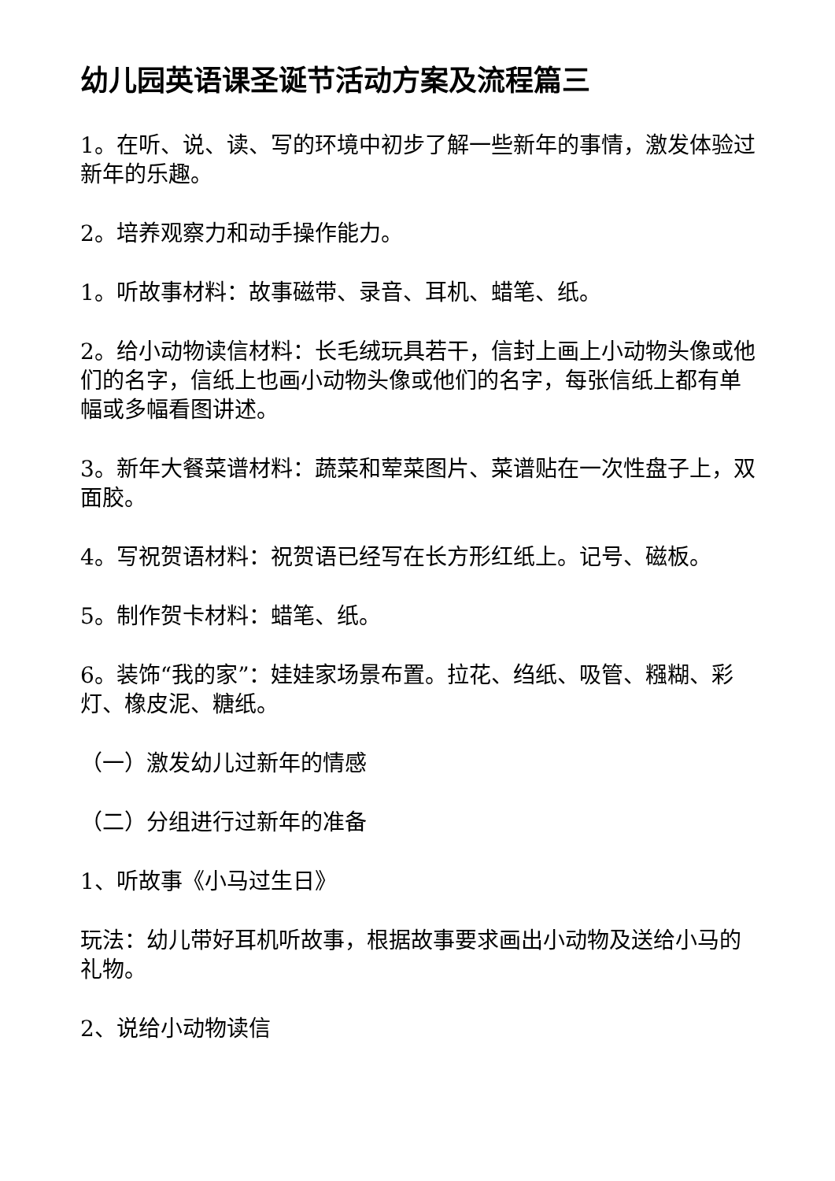幼儿园英语课圣诞节活动方案及流程篇三
1。在听、说、读、写的环境中初步了解一些新年的事情，激发体验过新年的乐趣。
2。培养观察力和动手操作能力。
1。听故事材料：故事磁带、录音、耳机、蜡笔、纸。
2。给小动物读信材料：长毛绒玩具若干，信封上画上小动物头像或他们的名字，信纸上也画小动物头像或他们的名字，每张信纸上都有单幅或多幅看图讲述。
3。新年大餐菜谱材料：蔬菜和荤菜图片、菜谱贴在一次性盘子上，双面胶。
4。写祝贺语材料：祝贺语已经写在长方形红纸上。记号、磁板。
5。制作贺卡材料：蜡笔、纸。
6。装饰“我的家”：娃娃家场景布置。拉花、绉纸、吸管、糨糊、彩灯、橡皮泥、糖纸。
（一）激发幼儿过新年的情感
（二）分组进行过新年的准备
1、听故事《小马过生日》
玩法：幼儿带好耳机听故事，根据故事要求画出小动物及送给小马的礼物。
2、说给小动物读信